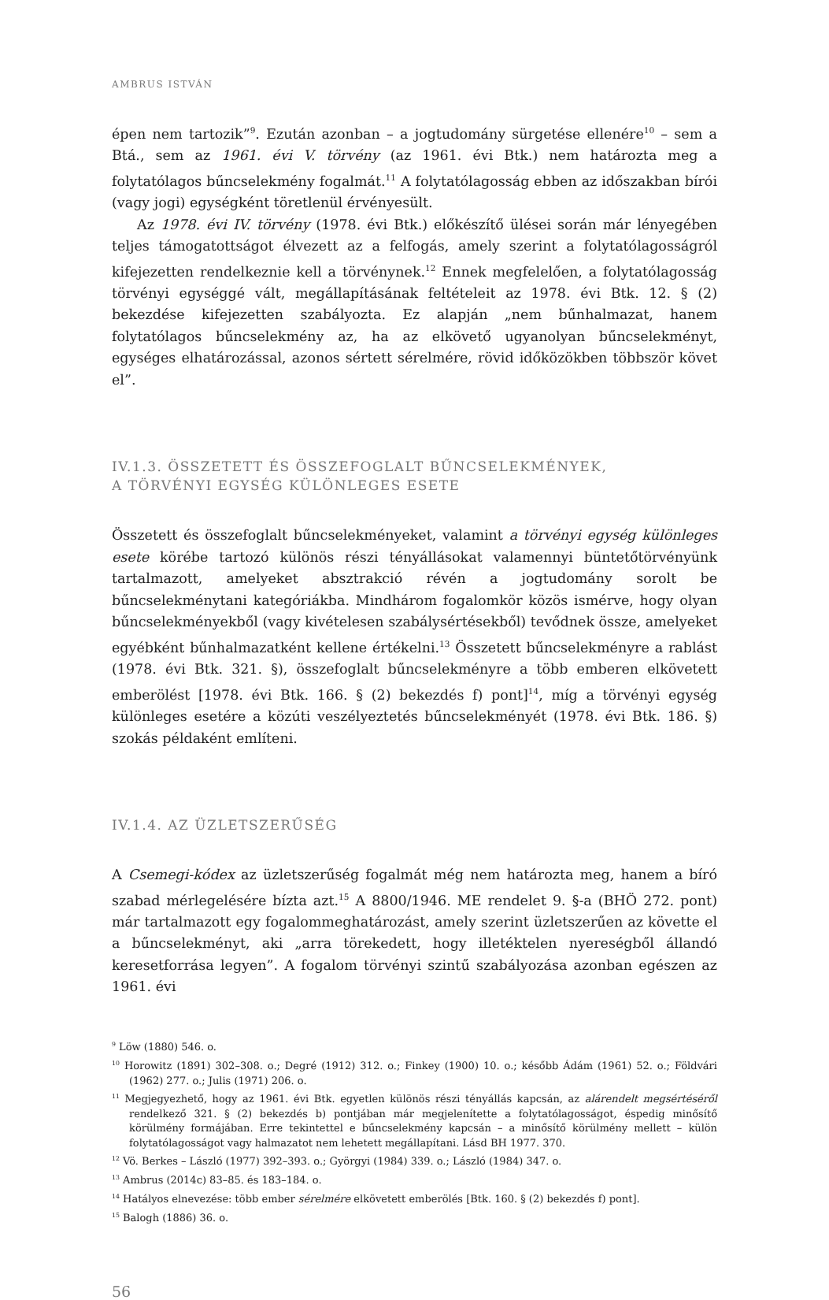AMBRUS ISTVÁN
épen nem tartozik”<sup>9</sup>. Ezután azonban – a jogtudomány sürgetése ellenére<sup>10</sup> – sem a Btá., sem az 1961. évi V. törvény (az 1961. évi Btk.) nem határozta meg a folytatólagos bűncselekmény fogalmát.<sup>11</sup> A folytatólagosság ebben az időszakban bírói (vagy jogi) egységként töretlenül érvényesült.
Az 1978. évi IV. törvény (1978. évi Btk.) előkészítő ülései során már lényegében teljes támogatottságot élvezett az a felfogás, amely szerint a folytatólagosságról kifejezetten rendelkeznie kell a törvénynek.<sup>12</sup> Ennek megfelelően, a folytatólagosság törvényi egységgé vált, megállapításának feltételeit az 1978. évi Btk. 12. § (2) bekezdése kifejezetten szabályozta. Ez alapján „nem bűnhalmazat, hanem folytatólagos bűncselekmény az, ha az elkövető ugyanolyan bűncselekményt, egységes elhatározással, azonos sértett sérelmére, rövid időközökben többször követ el”.
IV.1.3. ÖSSZETETT ÉS ÖSSZEFOGLALT BŰNCSELEKMÉNYEK,
A TÖRVÉNYI EGYSÉG KÜLÖNLEGES ESETE
Összetett és összefoglalt bűncselekményeket, valamint a törvényi egység különleges esete körébe tartozó különös részi tényállásokat valamennyi büntetőtörvényünk tartalmazott, amelyeket absztrakció révén a jogtudomány sorolt be bűncselekménytani kategóriákba. Mindhárom fogalomkör közös ismérve, hogy olyan bűncselekményekből (vagy kivételesen szabálysértésekből) tevődnek össze, amelyeket egyébként bűnhalmazatként kellene értékelni.<sup>13</sup> Összetett bűncselekményre a rablást (1978. évi Btk. 321. §), összefoglalt bűncselekményre a több emberen elkövetett emberölést [1978. évi Btk. 166. § (2) bekezdés f) pont]<sup>14</sup>, míg a törvényi egység különleges esetére a közúti veszélyeztetés bűncselekményét (1978. évi Btk. 186. §) szokás példaként említeni.
IV.1.4. AZ ÜZLETSZERŰSÉG
A Csemegi-kódex az üzletszerűség fogalmát még nem határozta meg, hanem a bíró szabad mérlegelésére bízta azt.<sup>15</sup> A 8800/1946. ME rendelet 9. §-a (BHÖ 272. pont) már tartalmazott egy fogalommeghatározást, amely szerint üzletszerűen az követte el a bűncselekményt, aki „arra törekedett, hogy illetéktelen nyereségből állandó keresetforrása legyen”. A fogalom törvényi szintű szabályozása azonban egészen az 1961. évi
<sup>9</sup> Löw (1880) 546. o.
<sup>10</sup> Horowitz (1891) 302–308. o.; Degré (1912) 312. o.; Finkey (1900) 10. o.; később Ádám (1961) 52. o.; Földvári (1962) 277. o.; Julis (1971) 206. o.
<sup>11</sup> Megjegyezhető, hogy az 1961. évi Btk. egyetlen különös részi tényállás kapcsán, az alárendelt megsértéséről rendelkező 321. § (2) bekezdés b) pontjában már megjelenítette a folytatólagosságot, éspedig minősítő körülmény formájában. Erre tekintettel e bűncselekmény kapcsán – a minősítő körülmény mellett – külön folytatólagosságot vagy halmazatot nem lehetett megállapítani. Lásd BH 1977. 370.
<sup>12</sup> Vö. Berkes – László (1977) 392–393. o.; Györgyi (1984) 339. o.; László (1984) 347. o.
<sup>13</sup> Ambrus (2014c) 83–85. és 183–184. o.
<sup>14</sup> Hatályos elnevezése: több ember sérelmére elkövetett emberölés [Btk. 160. § (2) bekezdés f) pont].
<sup>15</sup> Balogh (1886) 36. o.
56